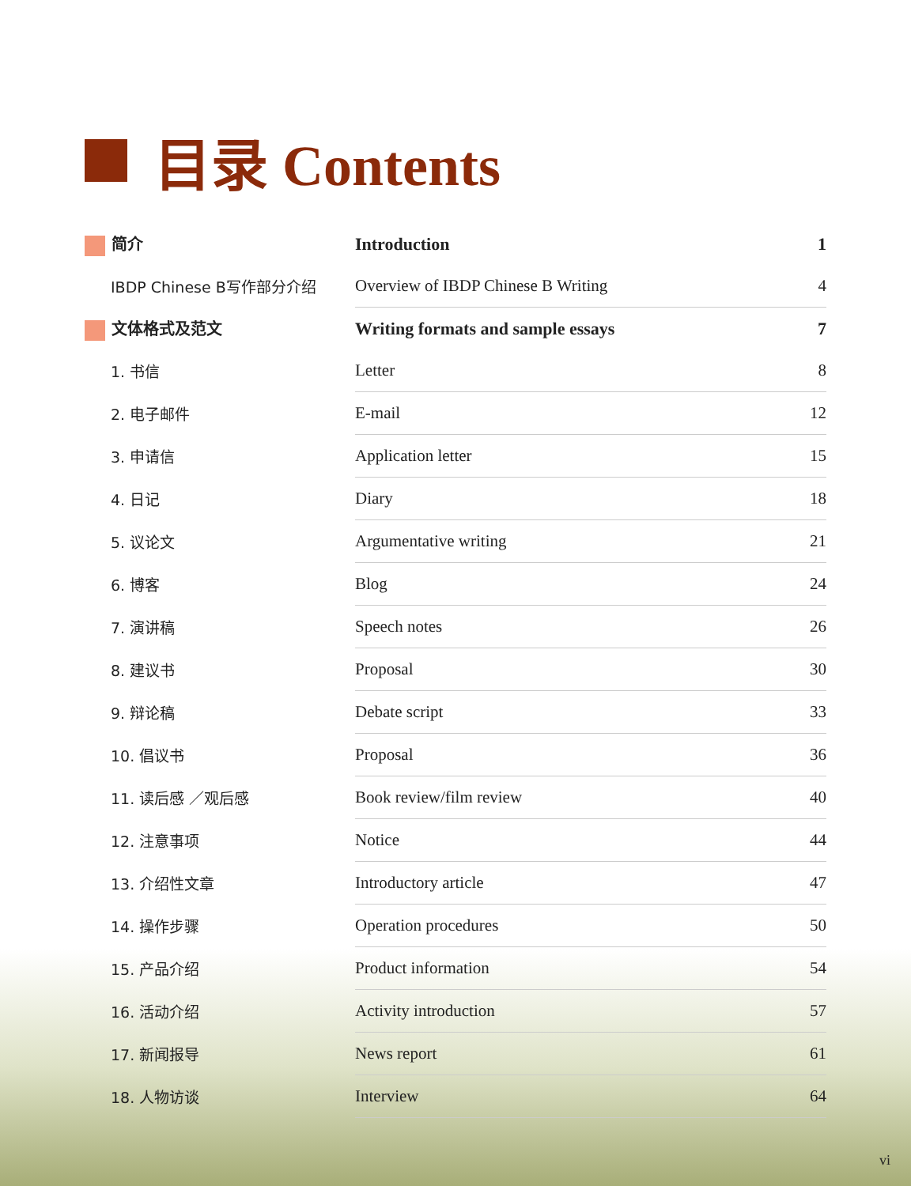目录 Contents
| 简介 | Introduction | 1 |
| IBDP Chinese B写作部分介绍 | Overview of IBDP Chinese B Writing | 4 |
| 文体格式及范文 | Writing formats and sample essays | 7 |
| 1. 书信 | Letter | 8 |
| 2. 电子邮件 | E-mail | 12 |
| 3. 申请信 | Application letter | 15 |
| 4. 日记 | Diary | 18 |
| 5. 议论文 | Argumentative writing | 21 |
| 6. 博客 | Blog | 24 |
| 7. 演讲稿 | Speech notes | 26 |
| 8. 建议书 | Proposal | 30 |
| 9. 辩论稿 | Debate script | 33 |
| 10. 倡议书 | Proposal | 36 |
| 11. 读后感 ／观后感 | Book review/film review | 40 |
| 12. 注意事项 | Notice | 44 |
| 13. 介绍性文章 | Introductory article | 47 |
| 14. 操作步骤 | Operation procedures | 50 |
| 15. 产品介绍 | Product information | 54 |
| 16. 活动介绍 | Activity introduction | 57 |
| 17. 新闻报导 | News report | 61 |
| 18. 人物访谈 | Interview | 64 |
vi